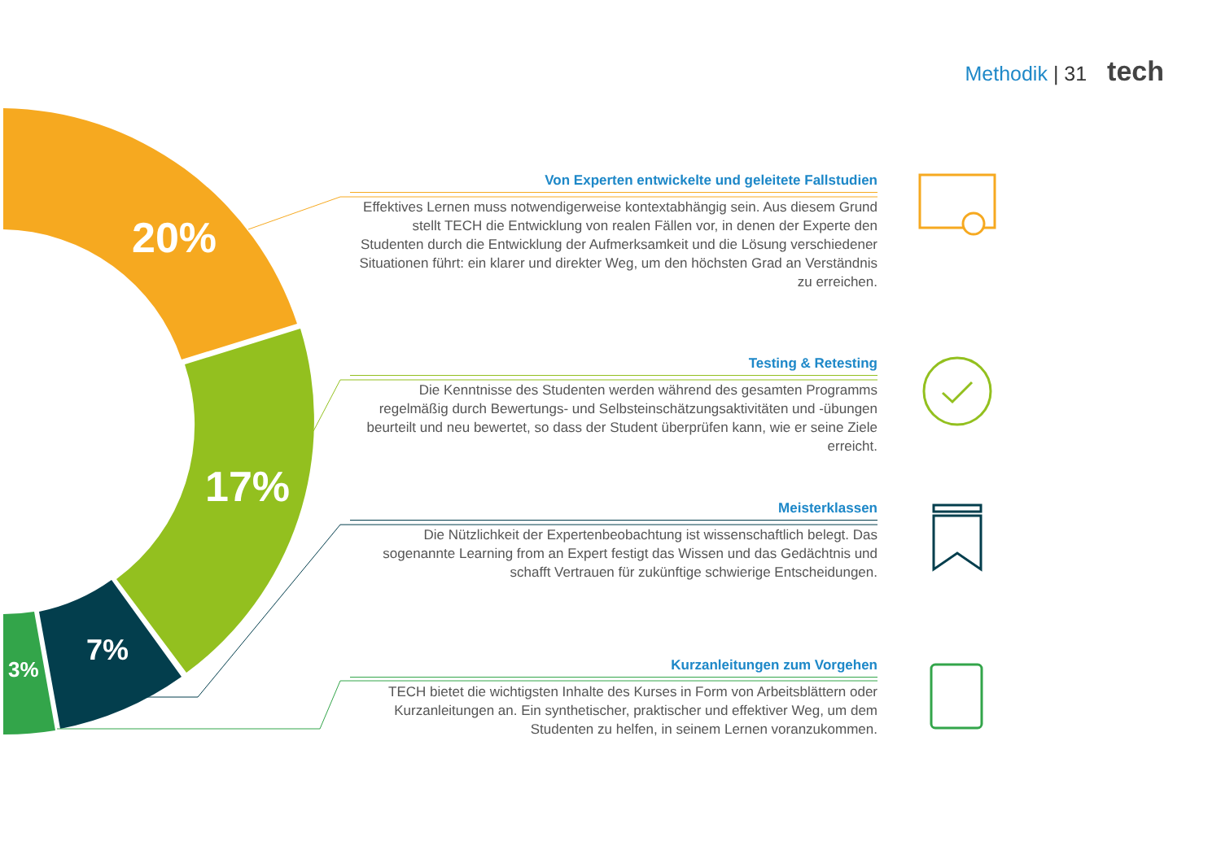Methodik | 31 tech
20%
17%
7%
3%
Von Experten entwickelte und geleitete Fallstudien
Effektives Lernen muss notwendigerweise kontextabhängig sein. Aus diesem Grund stellt TECH die Entwicklung von realen Fällen vor, in denen der Experte den Studenten durch die Entwicklung der Aufmerksamkeit und die Lösung verschiedener Situationen führt: ein klarer und direkter Weg, um den höchsten Grad an Verständnis zu erreichen.
Testing & Retesting
Die Kenntnisse des Studenten werden während des gesamten Programms regelmäßig durch Bewertungs- und Selbsteinschätzungsaktivitäten und -übungen beurteilt und neu bewertet, so dass der Student überprüfen kann, wie er seine Ziele erreicht.
Meisterklassen
Die Nützlichkeit der Expertenbeobachtung ist wissenschaftlich belegt. Das sogenannte Learning from an Expert festigt das Wissen und das Gedächtnis und schafft Vertrauen für zukünftige schwierige Entscheidungen.
Kurzanleitungen zum Vorgehen
TECH bietet die wichtigsten Inhalte des Kurses in Form von Arbeitsblättern oder Kurzanleitungen an. Ein synthetischer, praktischer und effektiver Weg, um dem Studenten zu helfen, in seinem Lernen voranzukommen.